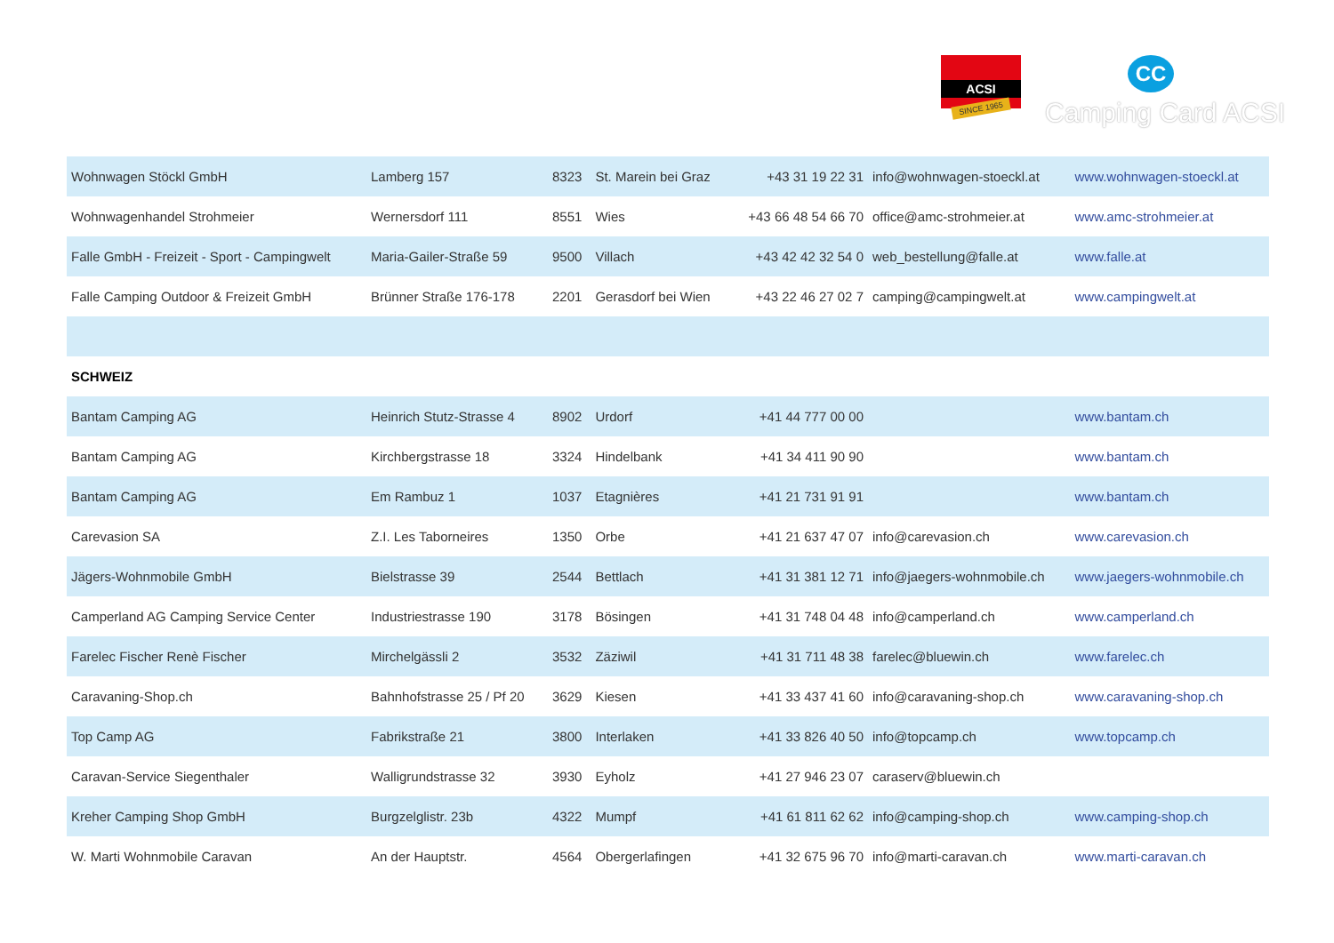ACSI
SINCE 1965
CC
Camping Card ACSI
| Wohnwagen Stöckl GmbH | Lamberg 157 | 8323 | St. Marein bei Graz | +43 31 19 22 31 | info@wohnwagen-stoeckl.at | www.wohnwagen-stoeckl.at |
| Wohnwagenhandel Strohmeier | Wernersdorf 111 | 8551 | Wies | +43 66 48 54 66 70 | office@amc-strohmeier.at | www.amc-strohmeier.at |
| Falle GmbH - Freizeit - Sport - Campingwelt | Maria-Gailer-Straße 59 | 9500 | Villach | +43 42 42 32 54 0 | web_bestellung@falle.at | www.falle.at |
| Falle Camping Outdoor & Freizeit GmbH | Brünner Straße 176-178 | 2201 | Gerasdorf bei Wien | +43 22 46 27 02 7 | camping@campingwelt.at | www.campingwelt.at |
| SCHWEIZ | | | | | | |
| Bantam Camping AG | Heinrich Stutz-Strasse 4 | 8902 | Urdorf | +41 44 777 00 00 | | www.bantam.ch |
| Bantam Camping AG | Kirchbergstrasse 18 | 3324 | Hindelbank | +41 34 411 90 90 | | www.bantam.ch |
| Bantam Camping AG | Em Rambuz 1 | 1037 | Etagnières | +41 21 731 91 91 | | www.bantam.ch |
| Carevasion SA | Z.I. Les Taborneires | 1350 | Orbe | +41 21 637 47 07 | info@carevasion.ch | www.carevasion.ch |
| Jägers-Wohnmobile GmbH | Bielstrasse 39 | 2544 | Bettlach | +41 31 381 12 71 | info@jaegers-wohnmobile.ch | www.jaegers-wohnmobile.ch |
| Camperland AG Camping Service Center | Industriestrasse 190 | 3178 | Bösingen | +41 31 748 04 48 | info@camperland.ch | www.camperland.ch |
| Farelec Fischer Renè Fischer | Mirchelgässli 2 | 3532 | Zäziwil | +41 31 711 48 38 | farelec@bluewin.ch | www.farelec.ch |
| Caravaning-Shop.ch | Bahnhofstrasse 25 / Pf 20 | 3629 | Kiesen | +41 33 437 41 60 | info@caravaning-shop.ch | www.caravaning-shop.ch |
| Top Camp AG | Fabrikstraße 21 | 3800 | Interlaken | +41 33 826 40 50 | info@topcamp.ch | www.topcamp.ch |
| Caravan-Service Siegenthaler | Walligrundstrasse 32 | 3930 | Eyholz | +41 27 946 23 07 | caraserv@bluewin.ch | |
| Kreher Camping Shop GmbH | Burgzelglistr. 23b | 4322 | Mumpf | +41 61 811 62 62 | info@camping-shop.ch | www.camping-shop.ch |
| W. Marti Wohnmobile Caravan | An der Hauptstr. | 4564 | Obergerlafingen | +41 32 675 96 70 | info@marti-caravan.ch | www.marti-caravan.ch |